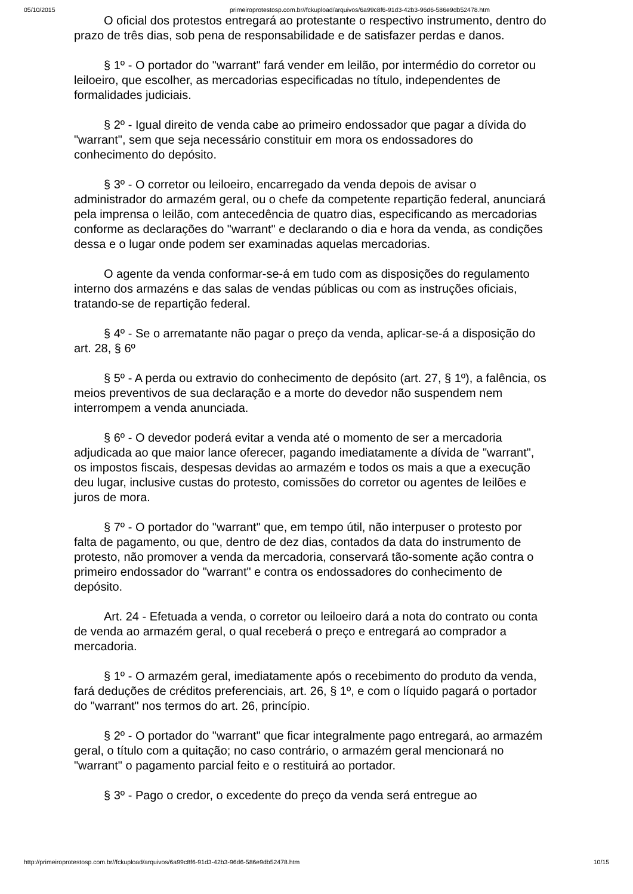05/10/2015 primeiroprotestosp.com.br//fckupload/arquivos/6a99c8f6-91d3-42b3-96d6-586e9db52478.htm
O oficial dos protestos entregará ao protestante o respectivo instrumento, dentro do prazo de três dias, sob pena de responsabilidade e de satisfazer perdas e danos.
§ 1º - O portador do "warrant" fará vender em leilão, por intermédio do corretor ou leiloeiro, que escolher, as mercadorias especificadas no título, independentes de formalidades judiciais.
§ 2º - Igual direito de venda cabe ao primeiro endossador que pagar a dívida do "warrant", sem que seja necessário constituir em mora os endossadores do conhecimento do depósito.
§ 3º - O corretor ou leiloeiro, encarregado da venda depois de avisar o administrador do armazém geral, ou o chefe da competente repartição federal, anunciará pela imprensa o leilão, com antecedência de quatro dias, especificando as mercadorias conforme as declarações do "warrant" e declarando o dia e hora da venda, as condições dessa e o lugar onde podem ser examinadas aquelas mercadorias.
O agente da venda conformar-se-á em tudo com as disposições do regulamento interno dos armazéns e das salas de vendas públicas ou com as instruções oficiais, tratando-se de repartição federal.
§ 4º - Se o arrematante não pagar o preço da venda, aplicar-se-á a disposição do art. 28, § 6º
§ 5º - A perda ou extravio do conhecimento de depósito (art. 27, § 1º), a falência, os meios preventivos de sua declaração e a morte do devedor não suspendem nem interrompem a venda anunciada.
§ 6º - O devedor poderá evitar a venda até o momento de ser a mercadoria adjudicada ao que maior lance oferecer, pagando imediatamente a dívida de "warrant", os impostos fiscais, despesas devidas ao armazém e todos os mais a que a execução deu lugar, inclusive custas do protesto, comissões do corretor ou agentes de leilões e juros de mora.
§ 7º - O portador do "warrant" que, em tempo útil, não interpuser o protesto por falta de pagamento, ou que, dentro de dez dias, contados da data do instrumento de protesto, não promover a venda da mercadoria, conservará tão-somente ação contra o primeiro endossador do "warrant" e contra os endossadores do conhecimento de depósito.
Art. 24 - Efetuada a venda, o corretor ou leiloeiro dará a nota do contrato ou conta de venda ao armazém geral, o qual receberá o preço e entregará ao comprador a mercadoria.
§ 1º - O armazém geral, imediatamente após o recebimento do produto da venda, fará deduções de créditos preferenciais, art. 26, § 1º, e com o líquido pagará o portador do "warrant" nos termos do art. 26, princípio.
§ 2º - O portador do "warrant" que ficar integralmente pago entregará, ao armazém geral, o título com a quitação; no caso contrário, o armazém geral mencionará no "warrant" o pagamento parcial feito e o restituirá ao portador.
§ 3º - Pago o credor, o excedente do preço da venda será entregue ao
http://primeiroprotestosp.com.br//fckupload/arquivos/6a99c8f6-91d3-42b3-96d6-586e9db52478.htm 10/15